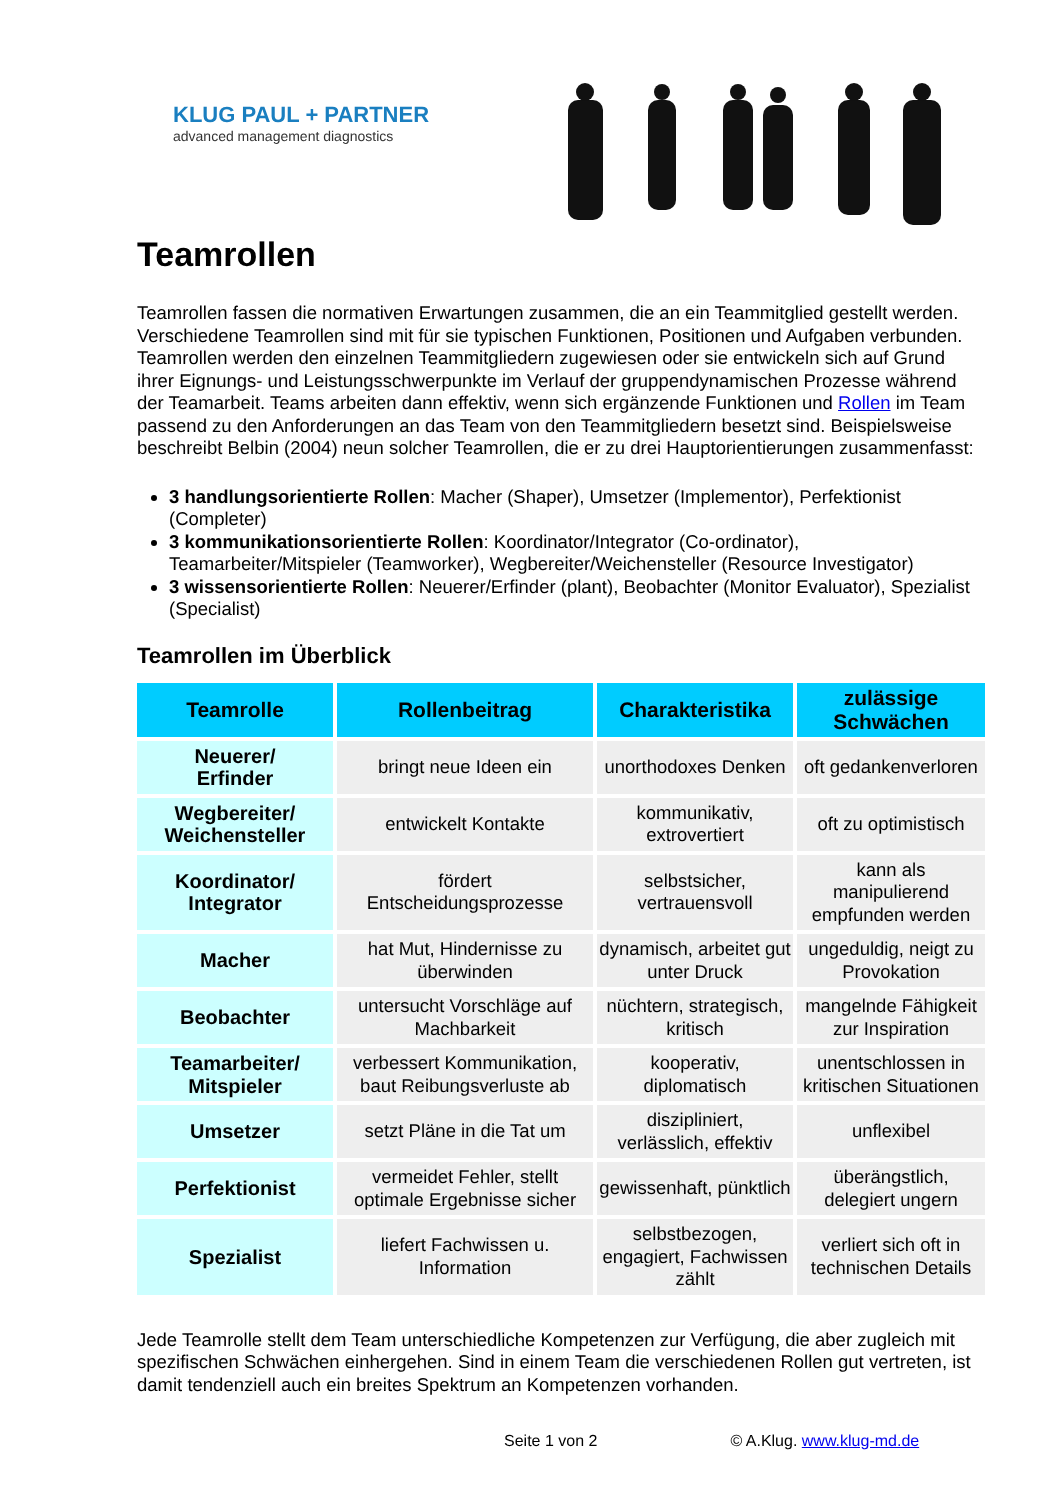KLUG PAUL + PARTNER
advanced management diagnostics
Teamrollen
Teamrollen fassen die normativen Erwartungen zusammen, die an ein Teammitglied gestellt werden. Verschiedene Teamrollen sind mit für sie typischen Funktionen, Positionen und Aufgaben verbunden. Teamrollen werden den einzelnen Teammitgliedern zugewiesen oder sie entwickeln sich auf Grund ihrer Eignungs- und Leistungsschwerpunkte im Verlauf der gruppendynamischen Prozesse während der Teamarbeit. Teams arbeiten dann effektiv, wenn sich ergänzende Funktionen und Rollen im Team passend zu den Anforderungen an das Team von den Teammitgliedern besetzt sind. Beispielsweise beschreibt Belbin (2004) neun solcher Teamrollen, die er zu drei Hauptorientierungen zusammenfasst:
3 handlungsorientierte Rollen: Macher (Shaper), Umsetzer (Implementor), Perfektionist (Completer)
3 kommunikationsorientierte Rollen: Koordinator/Integrator (Co-ordinator), Teamarbeiter/Mitspieler (Teamworker), Wegbereiter/Weichensteller (Resource Investigator)
3 wissensorientierte Rollen: Neuerer/Erfinder (plant), Beobachter (Monitor Evaluator), Spezialist (Specialist)
Teamrollen im Überblick
| Teamrolle | Rollenbeitrag | Charakteristika | zulässige Schwächen |
| --- | --- | --- | --- |
| Neuerer/ Erfinder | bringt neue Ideen ein | unorthodoxes Denken | oft gedankenverloren |
| Wegbereiter/ Weichensteller | entwickelt Kontakte | kommunikativ, extrovertiert | oft zu optimistisch |
| Koordinator/ Integrator | fördert Entscheidungsprozesse | selbstsicher, vertrauensvoll | kann als manipulierend empfunden werden |
| Macher | hat Mut, Hindernisse zu überwinden | dynamisch, arbeitet gut unter Druck | ungeduldig, neigt zu Provokation |
| Beobachter | untersucht Vorschläge auf Machbarkeit | nüchtern, strategisch, kritisch | mangelnde Fähigkeit zur Inspiration |
| Teamarbeiter/ Mitspieler | verbessert Kommunikation, baut Reibungsverluste ab | kooperativ, diplomatisch | unentschlossen in kritischen Situationen |
| Umsetzer | setzt Pläne in die Tat um | diszipliniert, verlässlich, effektiv | unflexibel |
| Perfektionist | vermeidet Fehler, stellt optimale Ergebnisse sicher | gewissenhaft, pünktlich | überängstlich, delegiert ungern |
| Spezialist | liefert Fachwissen u. Information | selbstbezogen, engagiert, Fachwissen zählt | verliert sich oft in technischen Details |
Jede Teamrolle stellt dem Team unterschiedliche Kompetenzen zur Verfügung, die aber zugleich mit spezifischen Schwächen einhergehen. Sind in einem Team die verschiedenen Rollen gut vertreten, ist damit tendenziell auch ein breites Spektrum an Kompetenzen vorhanden.
Seite 1 von 2 © A.Klug. www.klug-md.de